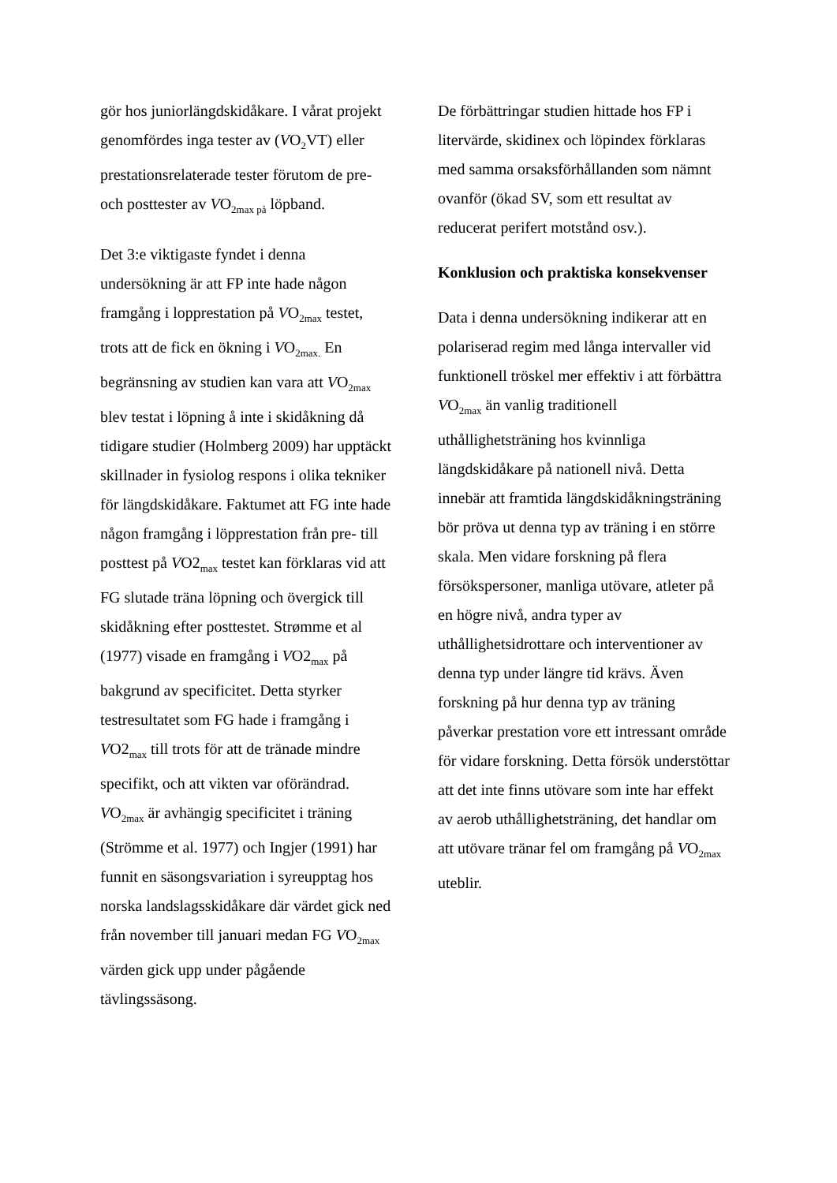gör hos juniorlängdskidåkare. I vårat projekt genomfördes inga tester av (VO<sub>2</sub>VT) eller prestationsrelaterade tester förutom de pre- och posttester av VO<sub>2max på</sub> löpband.
Det 3:e viktigaste fyndet i denna undersökning är att FP inte hade någon framgång i lopprestation på VO<sub>2max</sub> testet, trots att de fick en ökning i VO<sub>2max.</sub> En begränsning av studien kan vara att VO<sub>2max</sub> blev testat i löpning å inte i skidåkning då tidigare studier (Holmberg 2009) har upptäckt skillnader in fysiolog respons i olika tekniker för längdskidåkare. Faktumet att FG inte hade någon framgång i löpprestation från pre- till posttest på VO2<sub>max</sub> testet kan förklaras vid att FG slutade träna löpning och övergick till skidåkning efter posttestet. Strømme et al (1977) visade en framgång i VO2<sub>max</sub> på bakgrund av specificitet. Detta styrker testresultatet som FG hade i framgång i VO2<sub>max</sub> till trots för att de tränade mindre specifikt, och att vikten var oförändrad. VO<sub>2max</sub> är avhängig specificitet i träning (Strömme et al. 1977) och Ingjer (1991) har funnit en säsongsvariation i syreupptag hos norska landslagsskidåkare där värdet gick ned från november till januari medan FG VO<sub>2max</sub> värden gick upp under pågående tävlingssäsong.
De förbättringar studien hittade hos FP i litervärde, skidinex och löpindex förklaras med samma orsaksförhållanden som nämnt ovanför (ökad SV, som ett resultat av reducerat perifert motstånd osv.).
Konklusion och praktiska konsekvenser
Data i denna undersökning indikerar att en polariserad regim med långa intervaller vid funktionell tröskel mer effektiv i att förbättra VO<sub>2max</sub> än vanlig traditionell uthållighetsträning hos kvinnliga längdskidåkare på nationell nivå. Detta innebär att framtida längdskidåkningsträning bör pröva ut denna typ av träning i en större skala. Men vidare forskning på flera försökspersoner, manliga utövare, atleter på en högre nivå, andra typer av uthållighetsidrottare och interventioner av denna typ under längre tid krävs. Även forskning på hur denna typ av träning påverkar prestation vore ett intressant område för vidare forskning. Detta försök understöttar att det inte finns utövare som inte har effekt av aerob uthållighetsträning, det handlar om att utövare tränar fel om framgång på VO<sub>2max</sub> uteblir.